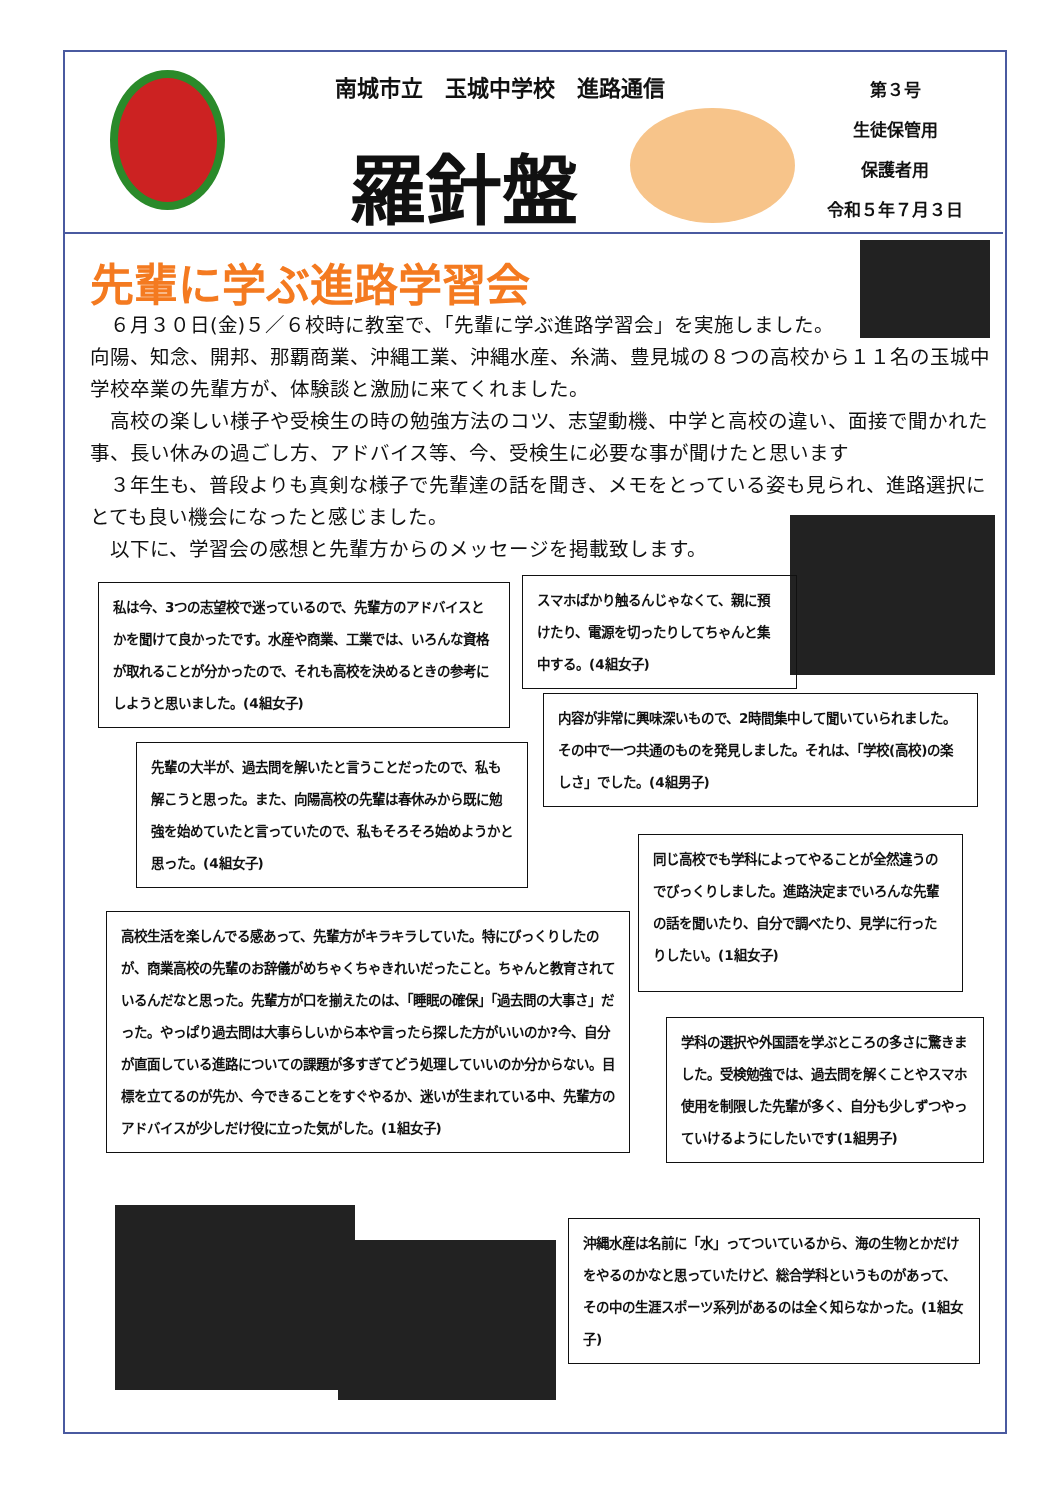南城市立　玉城中学校　進路通信
羅針盤
第３号
生徒保管用
保護者用
令和５年７月３日
先輩に学ぶ進路学習会
　６月３０日(金)５／６校時に教室で、「先輩に学ぶ進路学習会」を実施しました。
向陽、知念、開邦、那覇商業、沖縄工業、沖縄水産、糸満、豊見城の８つの高校から１１名の玉城中学校卒業の先輩方が、体験談と激励に来てくれました。
　高校の楽しい様子や受検生の時の勉強方法のコツ、志望動機、中学と高校の違い、面接で聞かれた事、長い休みの過ごし方、アドバイス等、今、受検生に必要な事が聞けたと思います
　３年生も、普段よりも真剣な様子で先輩達の話を聞き、メモをとっている姿も見られ、進路選択にとても良い機会になったと感じました。
　以下に、学習会の感想と先輩方からのメッセージを掲載致します。
私は今、3つの志望校で迷っているので、先輩方のアドバイスとかを聞けて良かったです。水産や商業、工業では、いろんな資格が取れることが分かったので、それも高校を決めるときの参考にしようと思いました。(4組女子)
スマホばかり触るんじゃなくて、親に預けたり、電源を切ったりしてちゃんと集中する。(4組女子)
内容が非常に興味深いもので、2時間集中して聞いていられました。その中で一つ共通のものを発見しました。それは、「学校(高校)の楽しさ」でした。(4組男子)
先輩の大半が、過去問を解いたと言うことだったので、私も解こうと思った。また、向陽高校の先輩は春休みから既に勉強を始めていたと言っていたので、私もそろそろ始めようかと思った。(4組女子)
同じ高校でも学科によってやることが全然違うのでびっくりしました。進路決定までいろんな先輩の話を聞いたり、自分で調べたり、見学に行ったりしたい。(1組女子)
高校生活を楽しんでる感あって、先輩方がキラキラしていた。特にびっくりしたのが、商業高校の先輩のお辞儀がめちゃくちゃきれいだったこと。ちゃんと教育されているんだなと思った。先輩方が口を揃えたのは、「睡眠の確保」「過去問の大事さ」だった。やっぱり過去問は大事らしいから本や言ったら探した方がいいのか?今、自分が直面している進路についての課題が多すぎてどう処理していいのか分からない。目標を立てるのが先か、今できることをすぐやるか、迷いが生まれている中、先輩方のアドバイスが少しだけ役に立った気がした。(1組女子)
学科の選択や外国語を学ぶところの多さに驚きました。受検勉強では、過去問を解くことやスマホ使用を制限した先輩が多く、自分も少しずつやっていけるようにしたいです(1組男子)
沖縄水産は名前に「水」ってついているから、海の生物とかだけをやるのかなと思っていたけど、総合学科というものがあって、その中の生涯スポーツ系列があるのは全く知らなかった。(1組女子)